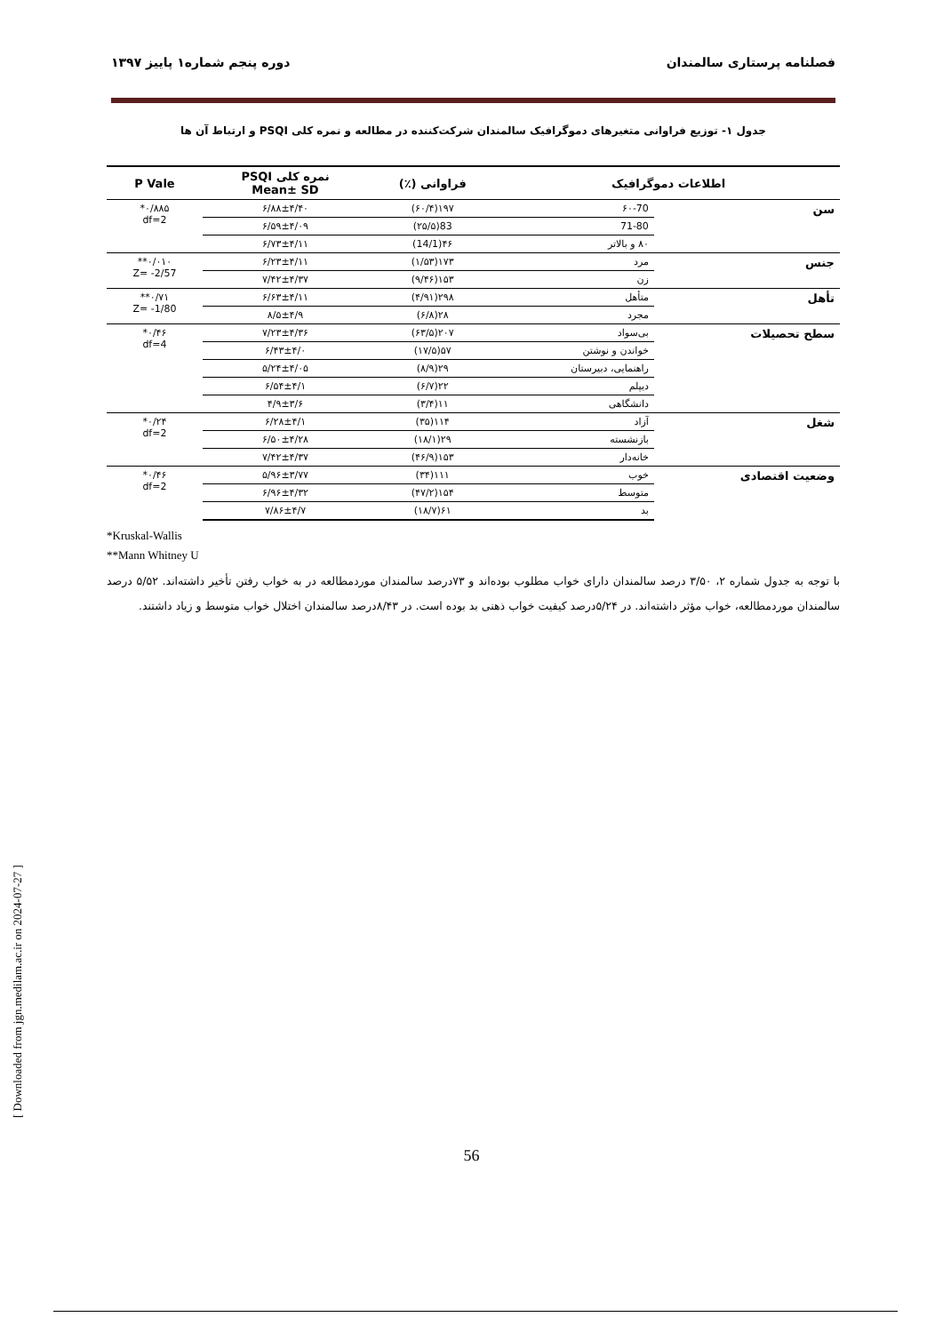فصلنامه پرستاری سالمندان دوره پنجم شماره۱ پاییز ۱۳۹۷
جدول ۱- توزیع فراوانی متغیرهای دموگرافیک سالمندان شرکت‌کننده در مطالعه و نمره کلی PSQI و ارتباط آن ها
| اطلاعات دموگرافیک | | فراوانی (٪) | نمره کلی PSQI Mean± SD | P Vale |
| --- | --- | --- | --- | --- |
| سن | ۶۰-70 | ۱۹۷(۶۰/۴) | ۶/۸۸±۴/۴۰ | ۰/۸۸۵* df=2 |
| | 71-80 | 83(۲۵/۵) | ۶/۵۹±۴/۰۹ | |
| | ۸۰ و بالاتر | ۴۶(14/1) | ۶/۷۳±۴/۱۱ | |
| جنس | مرد | ۱۷۳(۱/۵۳) | ۶/۲۳±۴/۱۱ | ۰/۰۱۰** Z= -2/57 |
| | زن | ۱۵۳(۹/۴۶) | ۷/۴۲±۴/۳۷ | |
| تأهل | متأهل | ۲۹۸(۴/۹۱) | ۶/۶۳±۴/۱۱ | ۰/۷۱** Z= -1/80 |
| | مجرد | ۲۸(۶/۸) | ۸/۵±۴/۹ | |
| سطح تحصیلات | بی‌سواد | ۲۰۷(۶۳/۵) | ۷/۲۳±۴/۳۶ | ۰/۴۶* df=4 |
| | خواندن و نوشتن | ۵۷(۱۷/۵) | ۶/۴۳±۴/۰ | |
| | راهنمایی، دبیرستان | ۲۹(۸/۹) | ۵/۲۴±۴/۰۵ | |
| | دیپلم | ۲۲(۶/۷) | ۶/۵۴±۴/۱ | |
| | دانشگاهی | ۱۱(۳/۴) | ۴/۹±۳/۶ | |
| شغل | آزاد | ۱۱۴(۳۵) | ۶/۲۸±۴/۱ | ۰/۲۴* df=2 |
| | بازنشسته | ۲۹(۱۸/۱) | ۶/۵۰±۴/۲۸ | |
| | خانه‌دار | ۱۵۳(۴۶/۹) | ۷/۴۲±۴/۳۷ | |
| وضعیت اقتصادی | خوب | ۱۱۱(۳۴) | ۵/۹۶±۳/۷۷ | ۰/۴۶* df=2 |
| | متوسط | ۱۵۴(۴۷/۲) | ۶/۹۶±۴/۳۲ | |
| | بد | ۶۱(۱۸/۷) | ۷/۸۶±۴/۷ | |
*Kruskal-Wallis
**Mann Whitney U
با توجه به جدول شماره ۲، ۳/۵۰ درصد سالمندان دارای خواب مطلوب بوده‌اند و ۷۳درصد سالمندان موردمطالعه در به خواب رفتن تأخیر داشته‌اند. ۵/۵۲ درصد سالمندان موردمطالعه، خواب مؤثر داشته‌اند. در ۵/۲۴درصد کیفیت خواب ذهنی بد بوده است. در ۸/۴۳درصد سالمندان اختلال خواب متوسط و زیاد داشتند.
56
[ Downloaded from jgn.medilam.ac.ir on 2024-07-27 ]